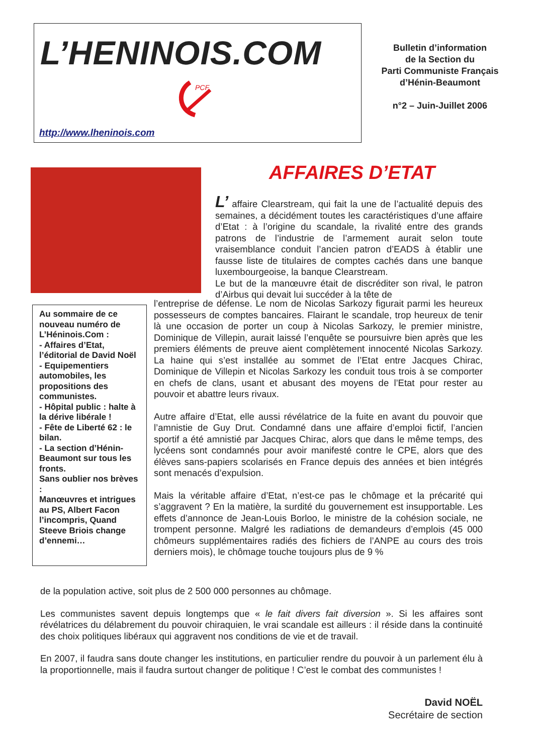L’HENINOIS.COM
PCF
http://www.lheninois.com
Bulletin d’information
de la Section du
Parti Communiste Français
d’Hénin-Beaumont
n°2 – Juin-Juillet 2006
AFFAIRES D’ETAT
L’ affaire Clearstream, qui fait la une de l’actualité depuis des semaines, a décidément toutes les caractéristiques d’une affaire d’Etat : à l’origine du scandale, la rivalité entre des grands patrons de l’industrie de l’armement aurait selon toute vraisemblance conduit l’ancien patron d’EADS à établir une fausse liste de titulaires de comptes cachés dans une banque luxembourgeoise, la banque Clearstream.
Le but de la manœuvre était de discréditer son rival, le patron d’Airbus qui devait lui succéder à la tête de
Au sommaire de ce nouveau numéro de L’Héninois.Com :
- Affaires d’Etat, l’éditorial de David Noël
- Equipementiers automobiles, les propositions des communistes.
- Hôpital public : halte à la dérive libérale !
- Fête de Liberté 62 : le bilan.
- La section d’Hénin-Beaumont sur tous les fronts.
Sans oublier nos brèves :
Manœuvres et intrigues au PS, Albert Facon l’incompris, Quand Steeve Briois change d’ennemi…
l’entreprise de défense. Le nom de Nicolas Sarkozy figurait parmi les heureux possesseurs de comptes bancaires. Flairant le scandale, trop heureux de tenir là une occasion de porter un coup à Nicolas Sarkozy, le premier ministre, Dominique de Villepin, aurait laissé l’enquête se poursuivre bien après que les premiers éléments de preuve aient complètement innocenté Nicolas Sarkozy. La haine qui s’est installée au sommet de l’Etat entre Jacques Chirac, Dominique de Villepin et Nicolas Sarkozy les conduit tous trois à se comporter en chefs de clans, usant et abusant des moyens de l’Etat pour rester au pouvoir et abattre leurs rivaux.
Autre affaire d’Etat, elle aussi révélatrice de la fuite en avant du pouvoir que l’amnistie de Guy Drut. Condamné dans une affaire d’emploi fictif, l’ancien sportif a été amnistié par Jacques Chirac, alors que dans le même temps, des lycéens sont condamnés pour avoir manifesté contre le CPE, alors que des élèves sans-papiers scolarisés en France depuis des années et bien intégrés sont menacés d’expulsion.
Mais la véritable affaire d’Etat, n’est-ce pas le chômage et la précarité qui s’aggravent ? En la matière, la surdité du gouvernement est insupportable. Les effets d’annonce de Jean-Louis Borloo, le ministre de la cohésion sociale, ne trompent personne. Malgré les radiations de demandeurs d’emplois (45 000 chômeurs supplémentaires radiés des fichiers de l’ANPE au cours des trois derniers mois), le chômage touche toujours plus de 9 %
de la population active, soit plus de 2 500 000 personnes au chômage.
Les communistes savent depuis longtemps que « le fait divers fait diversion ». Si les affaires sont révélatrices du délabrement du pouvoir chiraquien, le vrai scandale est ailleurs : il réside dans la continuité des choix politiques libéraux qui aggravent nos conditions de vie et de travail.
En 2007, il faudra sans doute changer les institutions, en particulier rendre du pouvoir à un parlement élu à la proportionnelle, mais il faudra surtout changer de politique ! C’est le combat des communistes !
David NOËL
Secrétaire de section